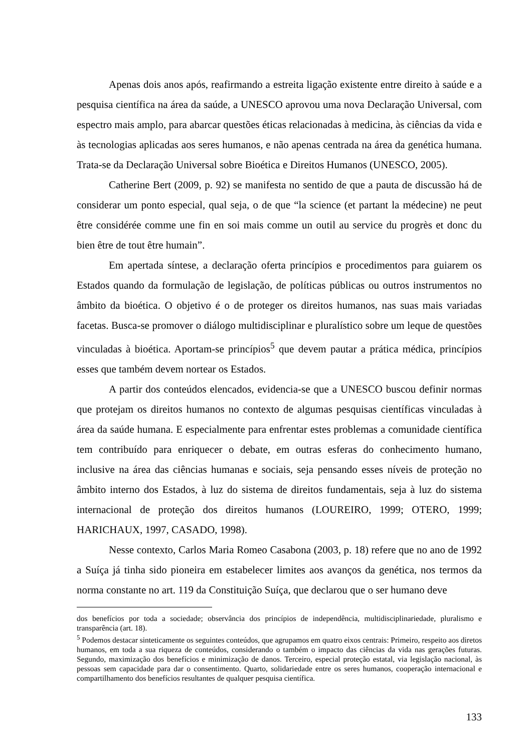Apenas dois anos após, reafirmando a estreita ligação existente entre direito à saúde e a pesquisa científica na área da saúde, a UNESCO aprovou uma nova Declaração Universal, com espectro mais amplo, para abarcar questões éticas relacionadas à medicina, às ciências da vida e às tecnologias aplicadas aos seres humanos, e não apenas centrada na área da genética humana. Trata-se da Declaração Universal sobre Bioética e Direitos Humanos (UNESCO, 2005).
Catherine Bert (2009, p. 92) se manifesta no sentido de que a pauta de discussão há de considerar um ponto especial, qual seja, o de que “la science (et partant la médecine) ne peut être considérée comme une fin en soi mais comme un outil au service du progrès et donc du bien être de tout être humain”.
Em apertada síntese, a declaração oferta princípios e procedimentos para guiarem os Estados quando da formulação de legislação, de políticas públicas ou outros instrumentos no âmbito da bioética. O objetivo é o de proteger os direitos humanos, nas suas mais variadas facetas. Busca-se promover o diálogo multidisciplinar e pluralístico sobre um leque de questões vinculadas à bioética. Aportam-se princípios<sup>5</sup> que devem pautar a prática médica, princípios esses que também devem nortear os Estados.
A partir dos conteúdos elencados, evidencia-se que a UNESCO buscou definir normas que protejam os direitos humanos no contexto de algumas pesquisas científicas vinculadas à área da saúde humana. E especialmente para enfrentar estes problemas a comunidade científica tem contribuído para enriquecer o debate, em outras esferas do conhecimento humano, inclusive na área das ciências humanas e sociais, seja pensando esses níveis de proteção no âmbito interno dos Estados, à luz do sistema de direitos fundamentais, seja à luz do sistema internacional de proteção dos direitos humanos (LOUREIRO, 1999; OTERO, 1999; HARICHAUX, 1997, CASADO, 1998).
Nesse contexto, Carlos Maria Romeo Casabona (2003, p. 18) refere que no ano de 1992 a Suíça já tinha sido pioneira em estabelecer limites aos avanços da genética, nos termos da norma constante no art. 119 da Constituição Suíça, que declarou que o ser humano deve
dos benefícios por toda a sociedade; observância dos princípios de independência, multidisciplinariedade, pluralismo e transparência (art. 18).
<sup>5</sup> Podemos destacar sinteticamente os seguintes conteúdos, que agrupamos em quatro eixos centrais: Primeiro, respeito aos diretos humanos, em toda a sua riqueza de conteúdos, considerando o também o impacto das ciências da vida nas gerações futuras. Segundo, maximização dos benefícios e minimização de danos. Terceiro, especial proteção estatal, via legislação nacional, às pessoas sem capacidade para dar o consentimento. Quarto, solidariedade entre os seres humanos, cooperação internacional e compartilhamento dos benefícios resultantes de qualquer pesquisa científica.
133